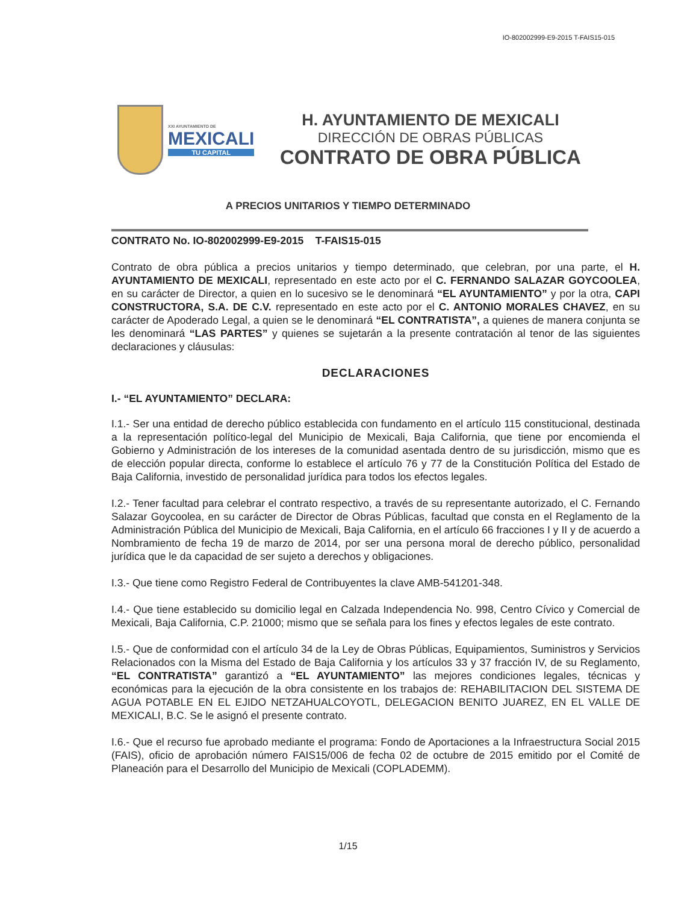IO-802002999-E9-2015 T-FAIS15-015
XXI AYUNTAMIENTO DE
MEXICALI
TU CAPITAL
H. AYUNTAMIENTO DE MEXICALI
DIRECCIÓN DE OBRAS PÚBLICAS
CONTRATO DE OBRA PÚBLICA
A PRECIOS UNITARIOS Y TIEMPO DETERMINADO
CONTRATO No. IO-802002999-E9-2015 T-FAIS15-015
Contrato de obra pública a precios unitarios y tiempo determinado, que celebran, por una parte, el H. AYUNTAMIENTO DE MEXICALI, representado en este acto por el C. FERNANDO SALAZAR GOYCOOLEA, en su carácter de Director, a quien en lo sucesivo se le denominará “EL AYUNTAMIENTO” y por la otra, CAPI CONSTRUCTORA, S.A. DE C.V. representado en este acto por el C. ANTONIO MORALES CHAVEZ, en su carácter de Apoderado Legal, a quien se le denominará “EL CONTRATISTA”, a quienes de manera conjunta se les denominará “LAS PARTES” y quienes se sujetarán a la presente contratación al tenor de las siguientes declaraciones y cláusulas:
DECLARACIONES
I.- “EL AYUNTAMIENTO” DECLARA:
I.1.- Ser una entidad de derecho público establecida con fundamento en el artículo 115 constitucional, destinada a la representación político-legal del Municipio de Mexicali, Baja California, que tiene por encomienda el Gobierno y Administración de los intereses de la comunidad asentada dentro de su jurisdicción, mismo que es de elección popular directa, conforme lo establece el artículo 76 y 77 de la Constitución Política del Estado de Baja California, investido de personalidad jurídica para todos los efectos legales.
I.2.- Tener facultad para celebrar el contrato respectivo, a través de su representante autorizado, el C. Fernando Salazar Goycoolea, en su carácter de Director de Obras Públicas, facultad que consta en el Reglamento de la Administración Pública del Municipio de Mexicali, Baja California, en el artículo 66 fracciones I y II y de acuerdo a Nombramiento de fecha 19 de marzo de 2014, por ser una persona moral de derecho público, personalidad jurídica que le da capacidad de ser sujeto a derechos y obligaciones.
I.3.- Que tiene como Registro Federal de Contribuyentes la clave AMB-541201-348.
I.4.- Que tiene establecido su domicilio legal en Calzada Independencia No. 998, Centro Cívico y Comercial de Mexicali, Baja California, C.P. 21000; mismo que se señala para los fines y efectos legales de este contrato.
I.5.- Que de conformidad con el artículo 34 de la Ley de Obras Públicas, Equipamientos, Suministros y Servicios Relacionados con la Misma del Estado de Baja California y los artículos 33 y 37 fracción IV, de su Reglamento, “EL CONTRATISTA” garantizó a “EL AYUNTAMIENTO” las mejores condiciones legales, técnicas y económicas para la ejecución de la obra consistente en los trabajos de: REHABILITACION DEL SISTEMA DE AGUA POTABLE EN EL EJIDO NETZAHUALCOYOTL, DELEGACION BENITO JUAREZ, EN EL VALLE DE MEXICALI, B.C. Se le asignó el presente contrato.
I.6.- Que el recurso fue aprobado mediante el programa: Fondo de Aportaciones a la Infraestructura Social 2015 (FAIS), oficio de aprobación número FAIS15/006 de fecha 02 de octubre de 2015 emitido por el Comité de Planeación para el Desarrollo del Municipio de Mexicali (COPLADEMM).
1/15